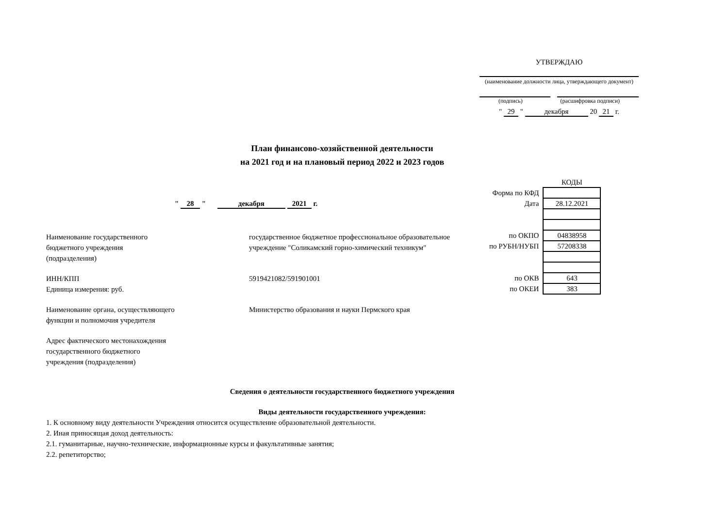УТВЕРЖДАЮ
(наименование должности лица, утверждающего документ)
(подпись) (расшифровка подписи)
" 29 " декабря 20 21 г.
План финансово-хозяйственной деятельности
на 2021 год и на плановый период 2022 и 2023 годов
" 28 " декабря 2021 г.
| | КОДЫ |
| Форма по КФД | |
| Дата | 28.12.2021 |
| по ОКПО | 04838958 |
| по РУБН/НУБП | 57208338 |
| по ОКВ | 643 |
| по ОКЕИ | 383 |
Наименование государственного
бюджетного учреждения
(подразделения)
государственное бюджетное профессиональное образовательное
учреждение "Соликамский горно-химический техникум"
ИНН/КПП
Единица измерения: руб.
5919421082/591901001
Наименование органа, осуществляющего
функции и полномочия учредителя
Министерство образования и науки Пермского края
Адрес фактического местонахождения
государственного бюджетного
учреждения (подразделения)
Сведения о деятельности государственного бюджетного учреждения
Виды деятельности государственного учреждения:
1. К основному виду деятельности Учреждения относится осуществление образовательной деятельности.
2. Иная приносящая доход деятельность:
2.1. гуманитарные, научно-технические, информационные курсы и факультативные занятия;
2.2. репетиторство;